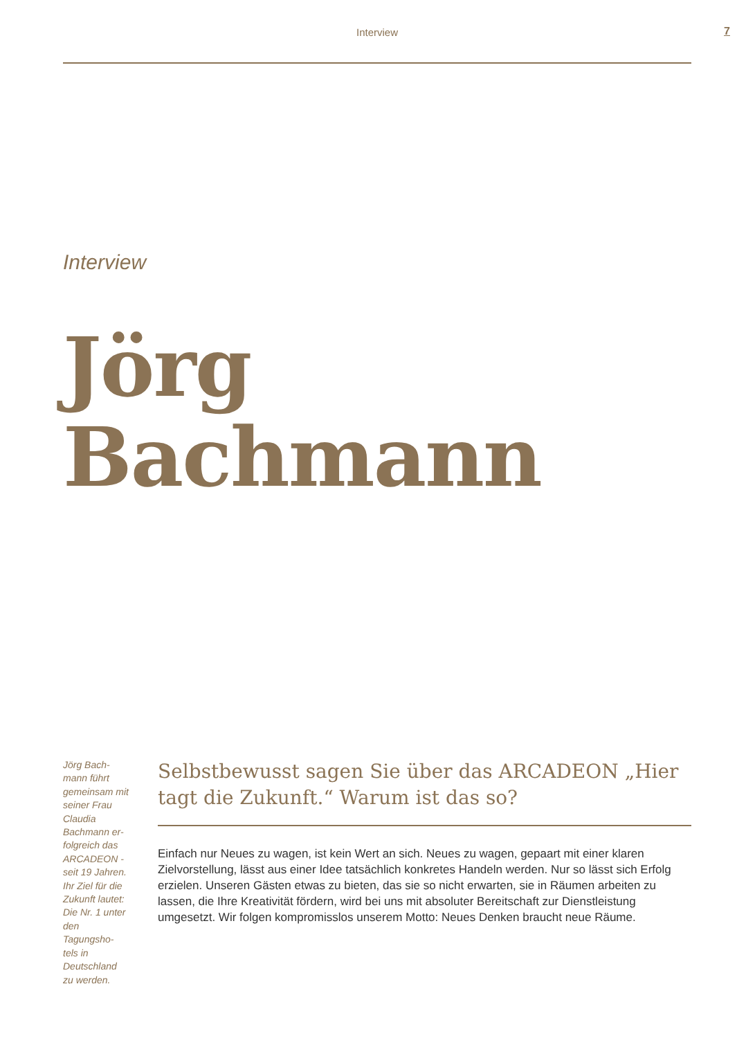Interview 7
Interview
Jörg
Bachmann
Jörg Bach-mann führt gemeinsam mit seiner Frau Claudia Bachmann er-folgreich das ARCADEON - seit 19 Jahren. Ihr Ziel für die Zukunft lautet: Die Nr. 1 unter den Tagungsho-tels in Deutschland zu werden.
Selbstbewusst sagen Sie über das ARCADEON „Hier tagt die Zukunft.“ Warum ist das so?
Einfach nur Neues zu wagen, ist kein Wert an sich. Neues zu wagen, gepaart mit einer klaren Zielvorstellung, lässt aus einer Idee tatsächlich konkretes Handeln werden. Nur so lässt sich Erfolg erzielen. Unseren Gästen etwas zu bieten, das sie so nicht erwarten, sie in Räumen arbeiten zu lassen, die Ihre Kreativität fördern, wird bei uns mit absoluter Bereitschaft zur Dienstleistung umgesetzt. Wir folgen kompromisslos unserem Motto: Neues Denken braucht neue Räume.